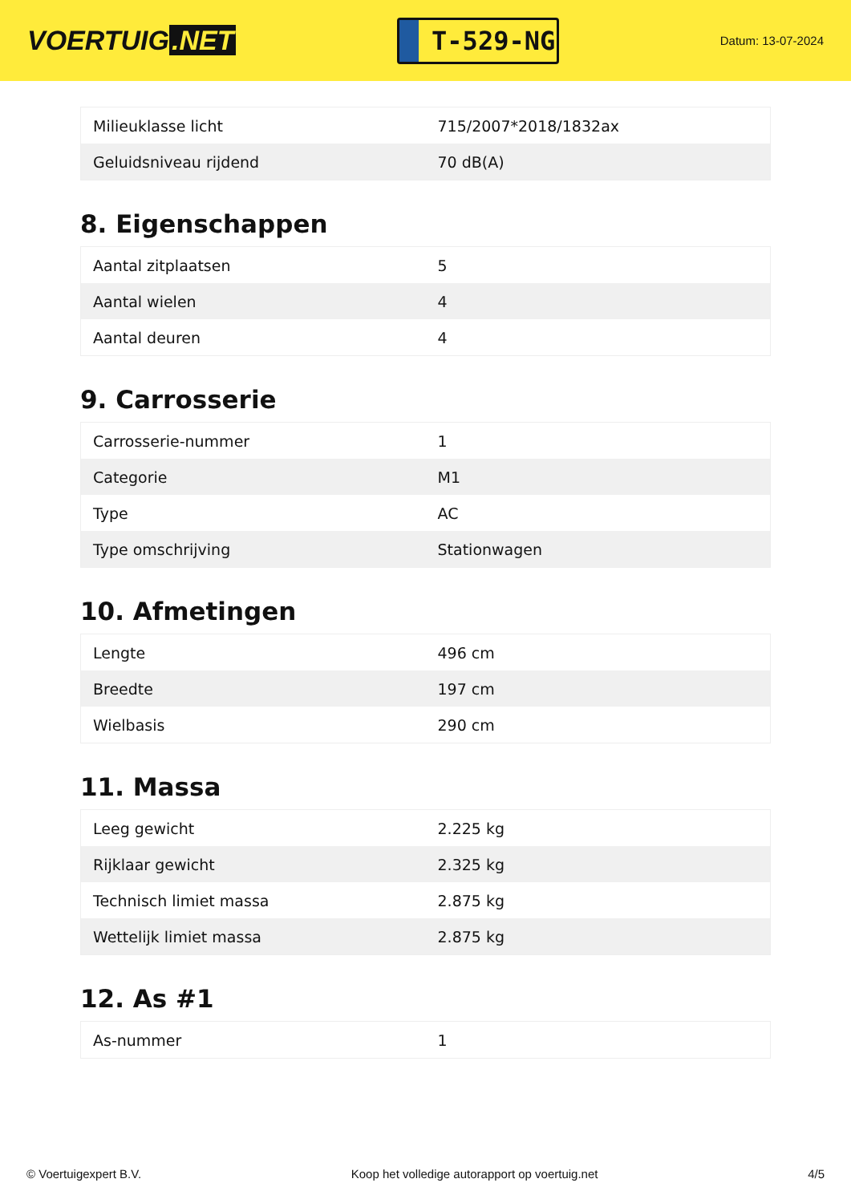VOERTUIG.NET
T-529-NG
Datum: 13-07-2024
| Milieuklasse licht | 715/2007*2018/1832ax |
| Geluidsniveau rijdend | 70 dB(A) |
8. Eigenschappen
| Aantal zitplaatsen | 5 |
| Aantal wielen | 4 |
| Aantal deuren | 4 |
9. Carrosserie
| Carrosserie-nummer | 1 |
| Categorie | M1 |
| Type | AC |
| Type omschrijving | Stationwagen |
10. Afmetingen
| Lengte | 496 cm |
| Breedte | 197 cm |
| Wielbasis | 290 cm |
11. Massa
| Leeg gewicht | 2.225 kg |
| Rijklaar gewicht | 2.325 kg |
| Technisch limiet massa | 2.875 kg |
| Wettelijk limiet massa | 2.875 kg |
12. As #1
| As-nummer | 1 |
© Voertuigexpert B.V. Koop het volledige autorapport op voertuig.net 4/5